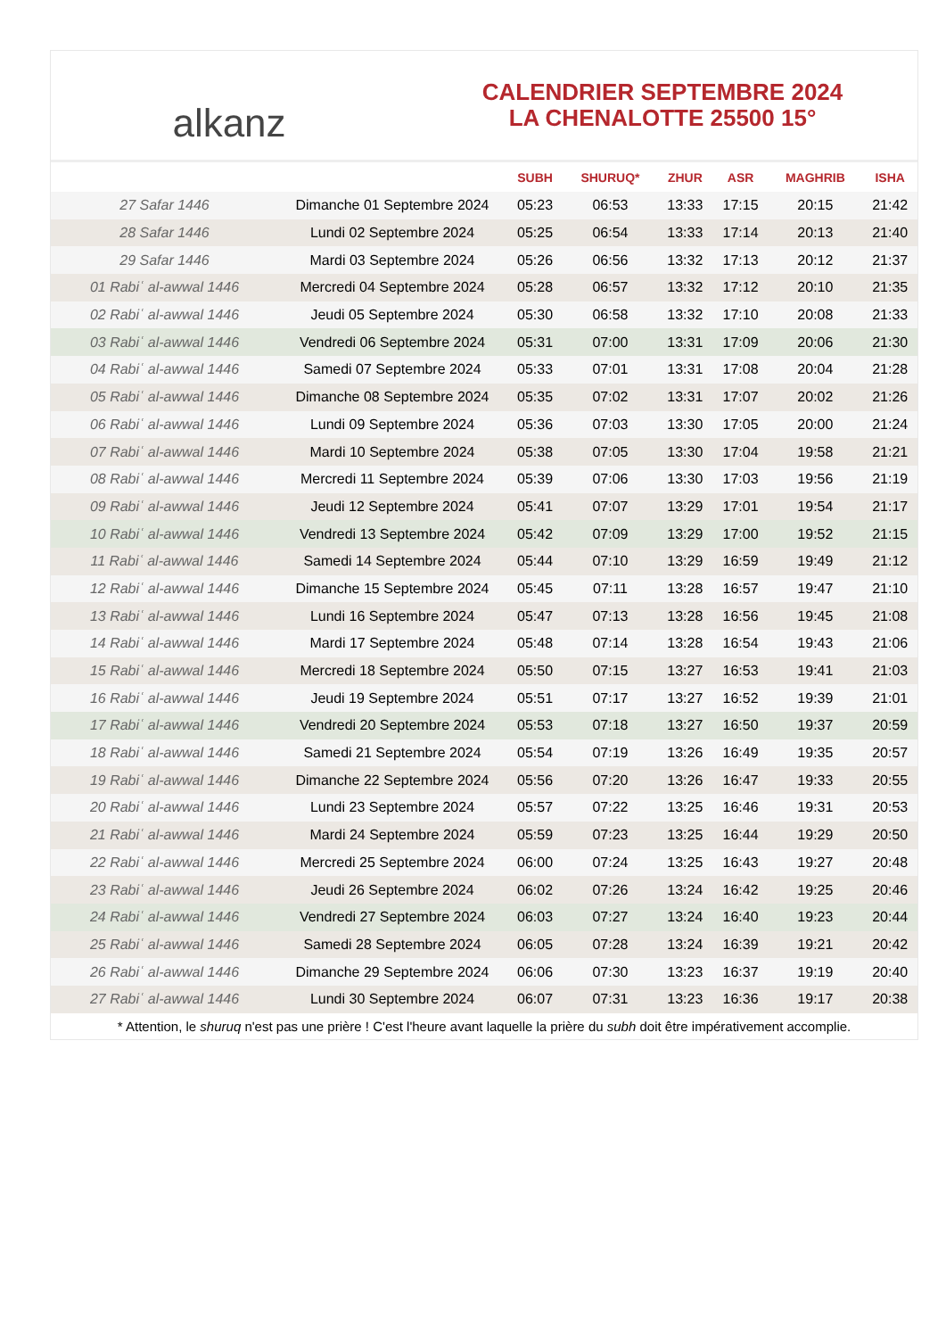alkanz
CALENDRIER SEPTEMBRE 2024
LA CHENALOTTE 25500 15°
| | | SUBH | SHURUQ* | ZHUR | ASR | MAGHRIB | ISHA |
| --- | --- | --- | --- | --- | --- | --- | --- |
| 27 Safar 1446 | Dimanche 01 Septembre 2024 | 05:23 | 06:53 | 13:33 | 17:15 | 20:15 | 21:42 |
| 28 Safar 1446 | Lundi 02 Septembre 2024 | 05:25 | 06:54 | 13:33 | 17:14 | 20:13 | 21:40 |
| 29 Safar 1446 | Mardi 03 Septembre 2024 | 05:26 | 06:56 | 13:32 | 17:13 | 20:12 | 21:37 |
| 01 Rabiʿ al-awwal 1446 | Mercredi 04 Septembre 2024 | 05:28 | 06:57 | 13:32 | 17:12 | 20:10 | 21:35 |
| 02 Rabiʿ al-awwal 1446 | Jeudi 05 Septembre 2024 | 05:30 | 06:58 | 13:32 | 17:10 | 20:08 | 21:33 |
| 03 Rabiʿ al-awwal 1446 | Vendredi 06 Septembre 2024 | 05:31 | 07:00 | 13:31 | 17:09 | 20:06 | 21:30 |
| 04 Rabiʿ al-awwal 1446 | Samedi 07 Septembre 2024 | 05:33 | 07:01 | 13:31 | 17:08 | 20:04 | 21:28 |
| 05 Rabiʿ al-awwal 1446 | Dimanche 08 Septembre 2024 | 05:35 | 07:02 | 13:31 | 17:07 | 20:02 | 21:26 |
| 06 Rabiʿ al-awwal 1446 | Lundi 09 Septembre 2024 | 05:36 | 07:03 | 13:30 | 17:05 | 20:00 | 21:24 |
| 07 Rabiʿ al-awwal 1446 | Mardi 10 Septembre 2024 | 05:38 | 07:05 | 13:30 | 17:04 | 19:58 | 21:21 |
| 08 Rabiʿ al-awwal 1446 | Mercredi 11 Septembre 2024 | 05:39 | 07:06 | 13:30 | 17:03 | 19:56 | 21:19 |
| 09 Rabiʿ al-awwal 1446 | Jeudi 12 Septembre 2024 | 05:41 | 07:07 | 13:29 | 17:01 | 19:54 | 21:17 |
| 10 Rabiʿ al-awwal 1446 | Vendredi 13 Septembre 2024 | 05:42 | 07:09 | 13:29 | 17:00 | 19:52 | 21:15 |
| 11 Rabiʿ al-awwal 1446 | Samedi 14 Septembre 2024 | 05:44 | 07:10 | 13:29 | 16:59 | 19:49 | 21:12 |
| 12 Rabiʿ al-awwal 1446 | Dimanche 15 Septembre 2024 | 05:45 | 07:11 | 13:28 | 16:57 | 19:47 | 21:10 |
| 13 Rabiʿ al-awwal 1446 | Lundi 16 Septembre 2024 | 05:47 | 07:13 | 13:28 | 16:56 | 19:45 | 21:08 |
| 14 Rabiʿ al-awwal 1446 | Mardi 17 Septembre 2024 | 05:48 | 07:14 | 13:28 | 16:54 | 19:43 | 21:06 |
| 15 Rabiʿ al-awwal 1446 | Mercredi 18 Septembre 2024 | 05:50 | 07:15 | 13:27 | 16:53 | 19:41 | 21:03 |
| 16 Rabiʿ al-awwal 1446 | Jeudi 19 Septembre 2024 | 05:51 | 07:17 | 13:27 | 16:52 | 19:39 | 21:01 |
| 17 Rabiʿ al-awwal 1446 | Vendredi 20 Septembre 2024 | 05:53 | 07:18 | 13:27 | 16:50 | 19:37 | 20:59 |
| 18 Rabiʿ al-awwal 1446 | Samedi 21 Septembre 2024 | 05:54 | 07:19 | 13:26 | 16:49 | 19:35 | 20:57 |
| 19 Rabiʿ al-awwal 1446 | Dimanche 22 Septembre 2024 | 05:56 | 07:20 | 13:26 | 16:47 | 19:33 | 20:55 |
| 20 Rabiʿ al-awwal 1446 | Lundi 23 Septembre 2024 | 05:57 | 07:22 | 13:25 | 16:46 | 19:31 | 20:53 |
| 21 Rabiʿ al-awwal 1446 | Mardi 24 Septembre 2024 | 05:59 | 07:23 | 13:25 | 16:44 | 19:29 | 20:50 |
| 22 Rabiʿ al-awwal 1446 | Mercredi 25 Septembre 2024 | 06:00 | 07:24 | 13:25 | 16:43 | 19:27 | 20:48 |
| 23 Rabiʿ al-awwal 1446 | Jeudi 26 Septembre 2024 | 06:02 | 07:26 | 13:24 | 16:42 | 19:25 | 20:46 |
| 24 Rabiʿ al-awwal 1446 | Vendredi 27 Septembre 2024 | 06:03 | 07:27 | 13:24 | 16:40 | 19:23 | 20:44 |
| 25 Rabiʿ al-awwal 1446 | Samedi 28 Septembre 2024 | 06:05 | 07:28 | 13:24 | 16:39 | 19:21 | 20:42 |
| 26 Rabiʿ al-awwal 1446 | Dimanche 29 Septembre 2024 | 06:06 | 07:30 | 13:23 | 16:37 | 19:19 | 20:40 |
| 27 Rabiʿ al-awwal 1446 | Lundi 30 Septembre 2024 | 06:07 | 07:31 | 13:23 | 16:36 | 19:17 | 20:38 |
* Attention, le shuruq n'est pas une prière ! C'est l'heure avant laquelle la prière du subh doit être impérativement accomplie.